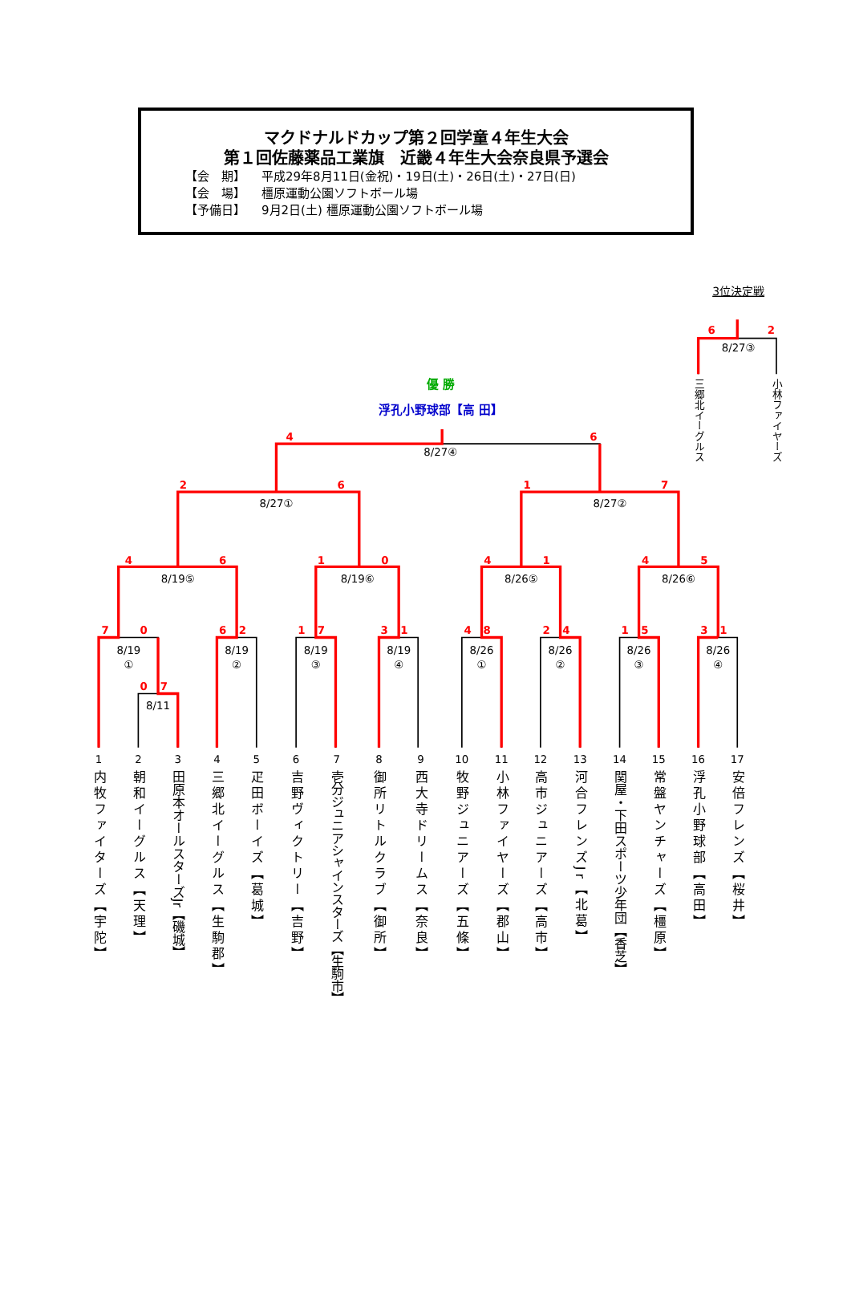マクドナルドカップ第２回学童４年生大会
第１回佐藤薬品工業旗　近畿４年生大会奈良県予選会
【会　期】 平成29年8月11日(金祝)・19日(土)・26日(土)・27日(日)
【会　場】 橿原運動公園ソフトボール場
【予備日】 9月2日(土) 橿原運動公園ソフトボール場
6
2
4
6
2
6
1
7
4
6
1
0
4
1
4
5
7
0
6
2
1
7
3
1
4
8
2
4
1
5
3
1
0
7
3位決定戦
優 勝
浮孔小野球部【高 田】
8/27③
8/27④
8/27①
8/27②
8/19⑤
8/19⑥
8/26⑤
8/26⑥
8/19
①
8/19
②
8/19
③
8/19
④
8/26
①
8/26
②
8/26
③
8/26
④
8/11
三郷北イーグルス
小林ファイヤーズ
1
2
3
4
5
6
7
8
9
10
11
12
13
14
15
16
17
内牧ファイターズ【宇陀】
朝和イーグルス【天理】
田原本オールスターズJr【磯城】
三郷北イーグルス【生駒郡】
疋田ボーイズ【葛城】
吉野ヴィクトリー【吉野】
壱分ジュニアシャインスターズ【生駒市】
御所リトルクラブ【御所】
西大寺ドリームス【奈良】
牧野ジュニアーズ【五條】
小林ファイヤーズ【郡山】
高市ジュニアーズ【高市】
河合フレンズJr【北葛】
関屋・下田スポーツ少年団【香芝】
常盤ヤンチャーズ【橿原】
浮孔小野球部【高田】
安倍フレンズ【桜井】